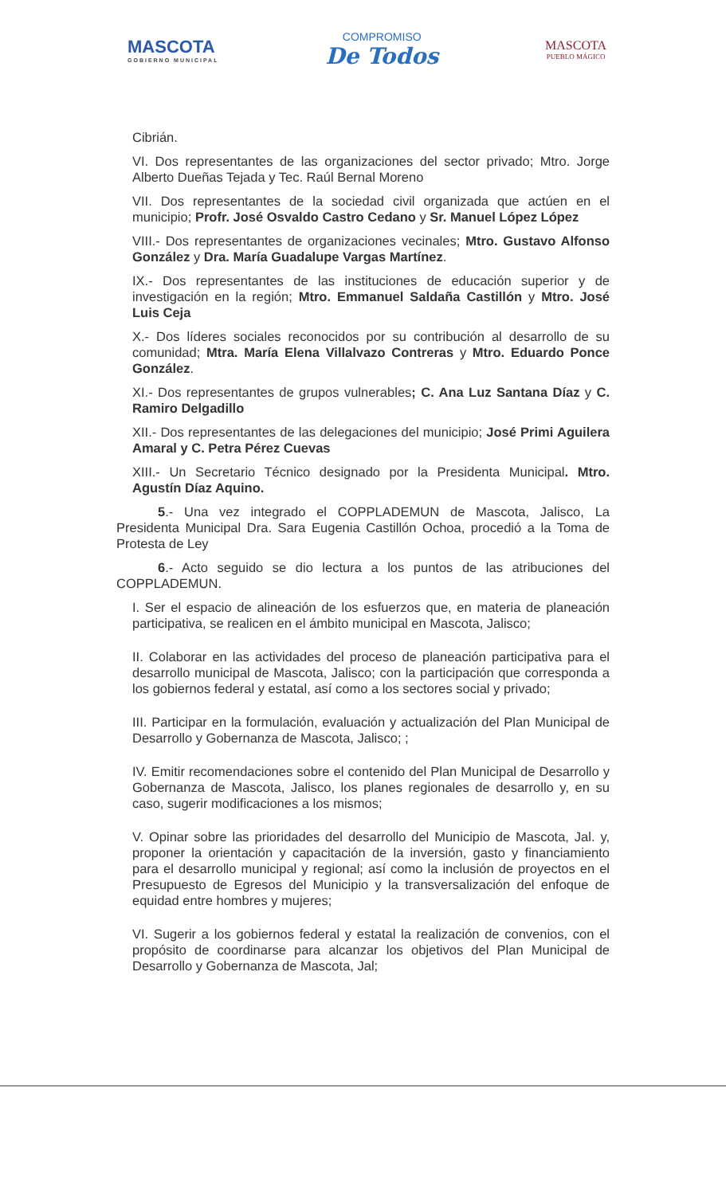MASCOTA
GOBIERNO MUNICIPAL
COMPROMISO
De Todos
MASCOTA
PUEBLO MÁGICO
Cibrián.
VI. Dos representantes de las organizaciones del sector privado; Mtro. Jorge Alberto Dueñas Tejada y Tec. Raúl Bernal Moreno
VII. Dos representantes de la sociedad civil organizada que actúen en el municipio; Profr. José Osvaldo Castro Cedano y Sr. Manuel López López
VIII.- Dos representantes de organizaciones vecinales; Mtro. Gustavo Alfonso González y Dra. María Guadalupe Vargas Martínez.
IX.- Dos representantes de las instituciones de educación superior y de investigación en la región; Mtro. Emmanuel Saldaña Castillón y Mtro. José Luis Ceja
X.- Dos líderes sociales reconocidos por su contribución al desarrollo de su comunidad; Mtra. María Elena Villalvazo Contreras y Mtro. Eduardo Ponce González.
XI.- Dos representantes de grupos vulnerables; C. Ana Luz Santana Díaz y C. Ramiro Delgadillo
XII.- Dos representantes de las delegaciones del municipio; José Primi Aguilera Amaral y C. Petra Pérez Cuevas
XIII.- Un Secretario Técnico designado por la Presidenta Municipal. Mtro. Agustín Díaz Aquino.
5.- Una vez integrado el COPPLADEMUN de Mascota, Jalisco, La Presidenta Municipal Dra. Sara Eugenia Castillón Ochoa, procedió a la Toma de Protesta de Ley
6.- Acto seguido se dio lectura a los puntos de las atribuciones del COPPLADEMUN.
I. Ser el espacio de alineación de los esfuerzos que, en materia de planeación participativa, se realicen en el ámbito municipal en Mascota, Jalisco;
II. Colaborar en las actividades del proceso de planeación participativa para el desarrollo municipal de Mascota, Jalisco; con la participación que corresponda a los gobiernos federal y estatal, así como a los sectores social y privado;
III. Participar en la formulación, evaluación y actualización del Plan Municipal de Desarrollo y Gobernanza de Mascota, Jalisco; ;
IV. Emitir recomendaciones sobre el contenido del Plan Municipal de Desarrollo y Gobernanza de Mascota, Jalisco, los planes regionales de desarrollo y, en su caso, sugerir modificaciones a los mismos;
V. Opinar sobre las prioridades del desarrollo del Municipio de Mascota, Jal. y, proponer la orientación y capacitación de la inversión, gasto y financiamiento para el desarrollo municipal y regional; así como la inclusión de proyectos en el Presupuesto de Egresos del Municipio y la transversalización del enfoque de equidad entre hombres y mujeres;
VI. Sugerir a los gobiernos federal y estatal la realización de convenios, con el propósito de coordinarse para alcanzar los objetivos del Plan Municipal de Desarrollo y Gobernanza de Mascota, Jal;